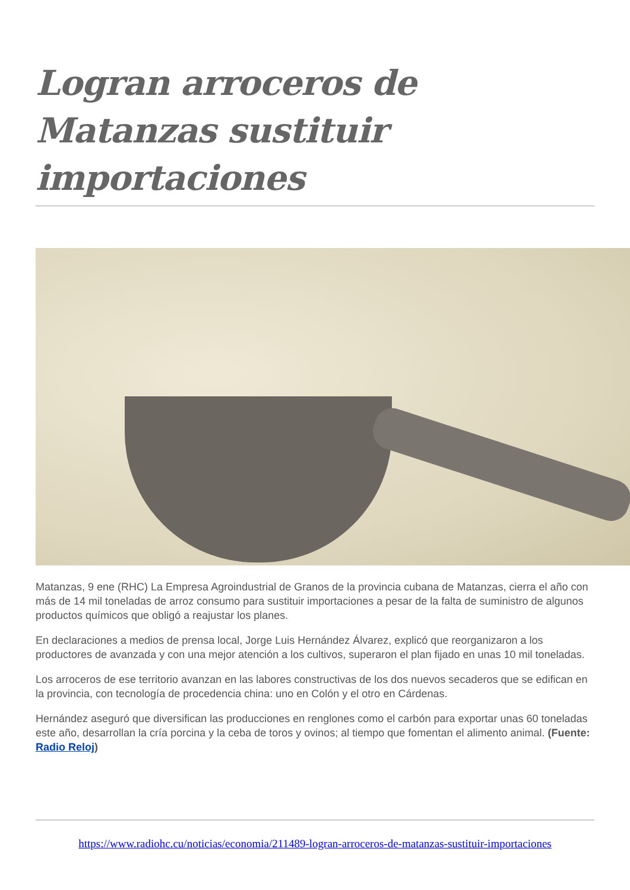Logran arroceros de Matanzas sustituir importaciones
Matanzas, 9 ene (RHC) La Empresa Agroindustrial de Granos de la provincia cubana de Matanzas, cierra el año con más de 14 mil toneladas de arroz consumo para sustituir importaciones a pesar de la falta de suministro de algunos productos químicos que obligó a reajustar los planes.
En declaraciones a medios de prensa local, Jorge Luis Hernández Álvarez, explicó que reorganizaron a los productores de avanzada y con una mejor atención a los cultivos, superaron el plan fijado en unas 10 mil toneladas.
Los arroceros de ese territorio avanzan en las labores constructivas de los dos nuevos secaderos que se edifican en la provincia, con tecnología de procedencia china: uno en Colón y el otro en Cárdenas.
Hernández aseguró que diversifican las producciones en renglones como el carbón para exportar unas 60 toneladas este año, desarrollan la cría porcina y la ceba de toros y ovinos; al tiempo que fomentan el alimento animal. (Fuente: Radio Reloj)
https://www.radiohc.cu/noticias/economia/211489-logran-arroceros-de-matanzas-sustituir-importaciones